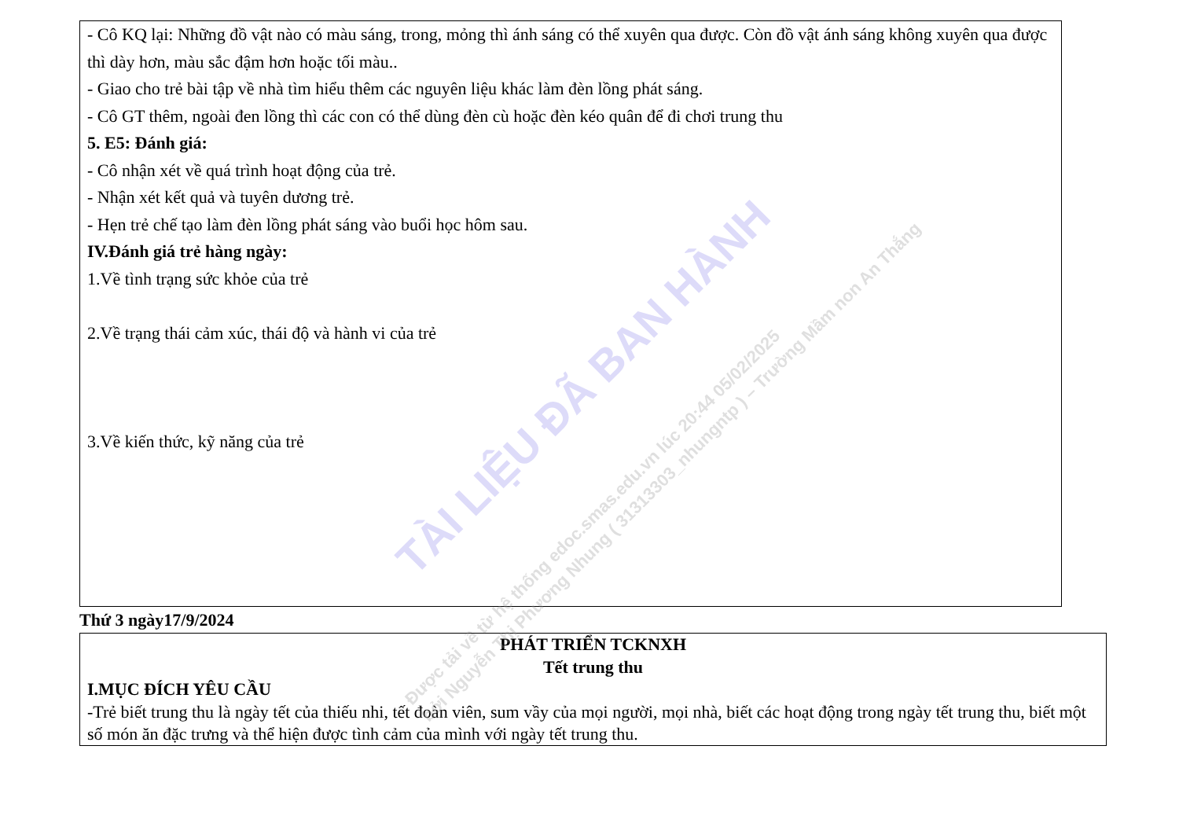- Cô KQ lại: Những đồ vật nào có màu sáng, trong, mỏng thì ánh sáng có thể xuyên qua được. Còn đồ vật ánh sáng không xuyên qua được thì dày hơn, màu sắc đậm hơn hoặc tối màu..
- Giao cho trẻ bài tập về nhà tìm hiểu thêm các nguyên liệu khác làm đèn lồng phát sáng.
- Cô GT thêm, ngoài đen lồng thì các con có thể dùng đèn cù hoặc đèn kéo quân để đi chơi trung thu
5. E5: Đánh giá:
- Cô nhận xét về quá trình hoạt động của trẻ.
- Nhận xét kết quả và tuyên dương trẻ.
- Hẹn trẻ chế tạo làm đèn lồng phát sáng vào buổi học hôm sau.
IV.Đánh giá trẻ hàng ngày:
1.Về tình trạng sức khỏe của trẻ
2.Về trạng thái cảm xúc, thái độ và hành vi của trẻ
3.Về kiến thức, kỹ năng của trẻ
Thứ 3 ngày17/9/2024
PHÁT TRIỂN TCKNXH
Tết trung thu
I.MỤC ĐÍCH YÊU CẦU
-Trẻ biết trung thu là ngày tết của thiếu nhi, tết đoàn viên, sum vầy của mọi người, mọi nhà, biết các hoạt động trong ngày tết trung thu, biết một số món ăn đặc trưng và thể hiện được tình cảm của mình với ngày tết trung thu.
TÀI LIỆU ĐÃ BAN HÀNH
Được tải về từ hệ thống edoc.smas.edu.vn lúc 20:44 05/02/2025
bởi Nguyễn Thị Phương Nhung ( 31313303_nhungntp ) – Trường Mầm non An Thắng